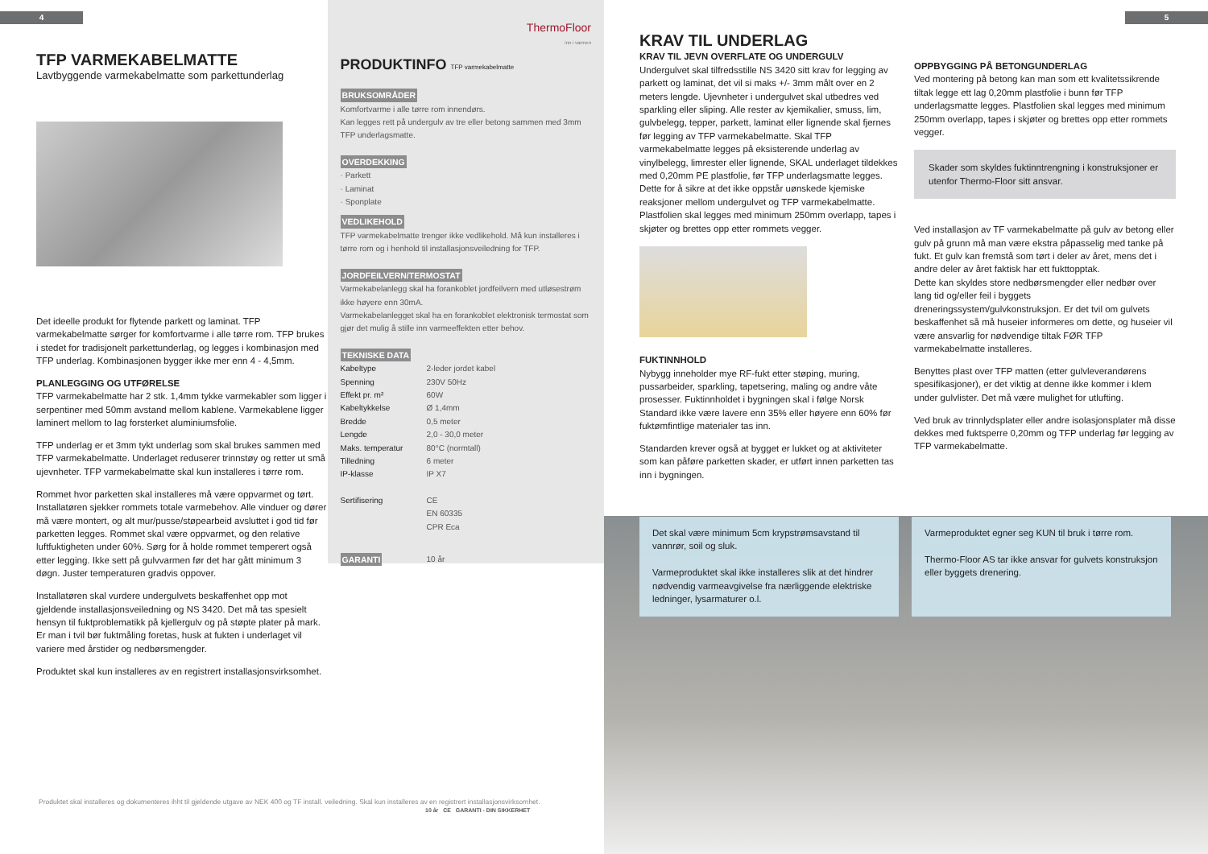4
TFP VARMEKABELMATTE
Lavtbyggende varmekabelmatte som parkettunderlag
Det ideelle produkt for flytende parkett og laminat. TFP varmekabelmatte sørger for komfortvarme i alle tørre rom. TFP brukes i stedet for tradisjonelt parkettunderlag, og legges i kombinasjon med TFP underlag. Kombinasjonen bygger ikke mer enn 4 - 4,5mm.
PLANLEGGING OG UTFØRELSE
TFP varmekabelmatte har 2 stk. 1,4mm tykke varmekabler som ligger i serpentiner med 50mm avstand mellom kablene. Varmekablene ligger laminert mellom to lag forsterket aluminiumsfolie.
TFP underlag er et 3mm tykt underlag som skal brukes sammen med TFP varmekabelmatte. Underlaget reduserer trinnstøy og retter ut små ujevnheter. TFP varmekabelmatte skal kun installeres i tørre rom.
Rommet hvor parketten skal installeres må være oppvarmet og tørt. Installatøren sjekker rommets totale varmebehov. Alle vinduer og dører må være montert, og alt mur/pusse/støpearbeid avsluttet i god tid før parketten legges. Rommet skal være oppvarmet, og den relative luftfuktigheten under 60%. Sørg for å holde rommet temperert også etter legging. Ikke sett på gulvvarmen før det har gått minimum 3 døgn. Juster temperaturen gradvis oppover.
Installatøren skal vurdere undergulvets beskaffenhet opp mot gjeldende installasjonsveiledning og NS 3420. Det må tas spesielt hensyn til fuktproblematikk på kjellergulv og på støpte plater på mark. Er man i tvil bør fuktmåling foretas, husk at fukten i underlaget vil variere med årstider og nedbørsmengder.
Produktet skal kun installeres av en registrert installasjonsvirksomhet.
ThermoFloor
inn i varmen
PRODUKTINFO TFP varmekabelmatte
BRUKSOMRÅDER
Komfortvarme i alle tørre rom innendørs.
Kan legges rett på undergulv av tre eller betong sammen med 3mm TFP underlagsmatte.
OVERDEKKING
· Parkett
· Laminat
· Sponplate
VEDLIKEHOLD
TFP varmekabelmatte trenger ikke vedlikehold. Må kun installeres i tørre rom og i henhold til installasjonsveiledning for TFP.
JORDFEILVERN/TERMOSTAT
Varmekabelanlegg skal ha forankoblet jordfeilvern med utløsestrøm ikke høyere enn 30mA.
Varmekabelanlegget skal ha en forankoblet elektronisk termostat som gjør det mulig å stille inn varmeeffekten etter behov.
TEKNISKE DATA
| Kabeltype | 2-leder jordet kabel |
| Spenning | 230V 50Hz |
| Effekt pr. m² | 60W |
| Kabeltykkelse | Ø 1,4mm |
| Bredde | 0,5 meter |
| Lengde | 2,0 - 30,0 meter |
| Maks. temperatur | 80°C (normtall) |
| Tilledning | 6 meter |
| IP-klasse | IP X7 |
| Sertifisering | CE EN 60335 CPR Eca |
| GARANTI | 10 år |
Produktet skal installeres og dokumenteres ihht til gjeldende utgave av NEK 400 og TF install. veiledning. Skal kun installeres av en registrert installasjonsvirksomhet.
10 år CE GARANTI - DIN SIKKERHET
5
KRAV TIL UNDERLAG
KRAV TIL JEVN OVERFLATE OG UNDERGULV
Undergulvet skal tilfredsstille NS 3420 sitt krav for legging av parkett og laminat, det vil si maks +/- 3mm målt over en 2 meters lengde. Ujevnheter i undergulvet skal utbedres ved sparkling eller sliping. Alle rester av kjemikalier, smuss, lim, gulvbelegg, tepper, parkett, laminat eller lignende skal fjernes før legging av TFP varmekabelmatte. Skal TFP varmekabelmatte legges på eksisterende underlag av vinylbelegg, limrester eller lignende, SKAL underlaget tildekkes med 0,20mm PE plastfolie, før TFP underlagsmatte legges. Dette for å sikre at det ikke oppstår uønskede kjemiske reaksjoner mellom undergulvet og TFP varmekabelmatte. Plastfolien skal legges med minimum 250mm overlapp, tapes i skjøter og brettes opp etter rommets vegger.
FUKTINNHOLD
Nybygg inneholder mye RF-fukt etter støping, muring, pussarbeider, sparkling, tapetsering, maling og andre våte prosesser. Fuktinnholdet i bygningen skal i følge Norsk Standard ikke være lavere enn 35% eller høyere enn 60% før fuktømfintlige materialer tas inn.
Standarden krever også at bygget er lukket og at aktiviteter som kan påføre parketten skader, er utført innen parketten tas inn i bygningen.
OPPBYGGING PÅ BETONGUNDERLAG
Ved montering på betong kan man som ett kvalitetssikrende tiltak legge ett lag 0,20mm plastfolie i bunn før TFP underlagsmatte legges. Plastfolien skal legges med minimum 250mm overlapp, tapes i skjøter og brettes opp etter rommets vegger.
Skader som skyldes fuktinntrengning i konstruksjoner er utenfor Thermo-Floor sitt ansvar.
Ved installasjon av TF varmekabelmatte på gulv av betong eller gulv på grunn må man være ekstra påpasselig med tanke på fukt. Et gulv kan fremstå som tørt i deler av året, mens det i andre deler av året faktisk har ett fukttopptak.
Dette kan skyldes store nedbørsmengder eller nedbør over lang tid og/eller feil i byggets dreneringssystem/gulvkonstruksjon. Er det tvil om gulvets beskaffenhet så må huseier informeres om dette, og huseier vil være ansvarlig for nødvendige tiltak FØR TFP varmekabelmatte installeres.
Benyttes plast over TFP matten (etter gulvleverandørens spesifikasjoner), er det viktig at denne ikke kommer i klem under gulvlister. Det må være mulighet for utlufting.
Ved bruk av trinnlydsplater eller andre isolasjonsplater må disse dekkes med fuktsperre 0,20mm og TFP underlag før legging av TFP varmekabelmatte.
Det skal være minimum 5cm krypstrømsavstand til vannrør, soil og sluk.
Varmeproduktet skal ikke installeres slik at det hindrer nødvendig varmeavgivelse fra nærliggende elektriske ledninger, lysarmaturer o.l.
Varmeproduktet egner seg KUN til bruk i tørre rom.
Thermo-Floor AS tar ikke ansvar for gulvets konstruksjon eller byggets drenering.